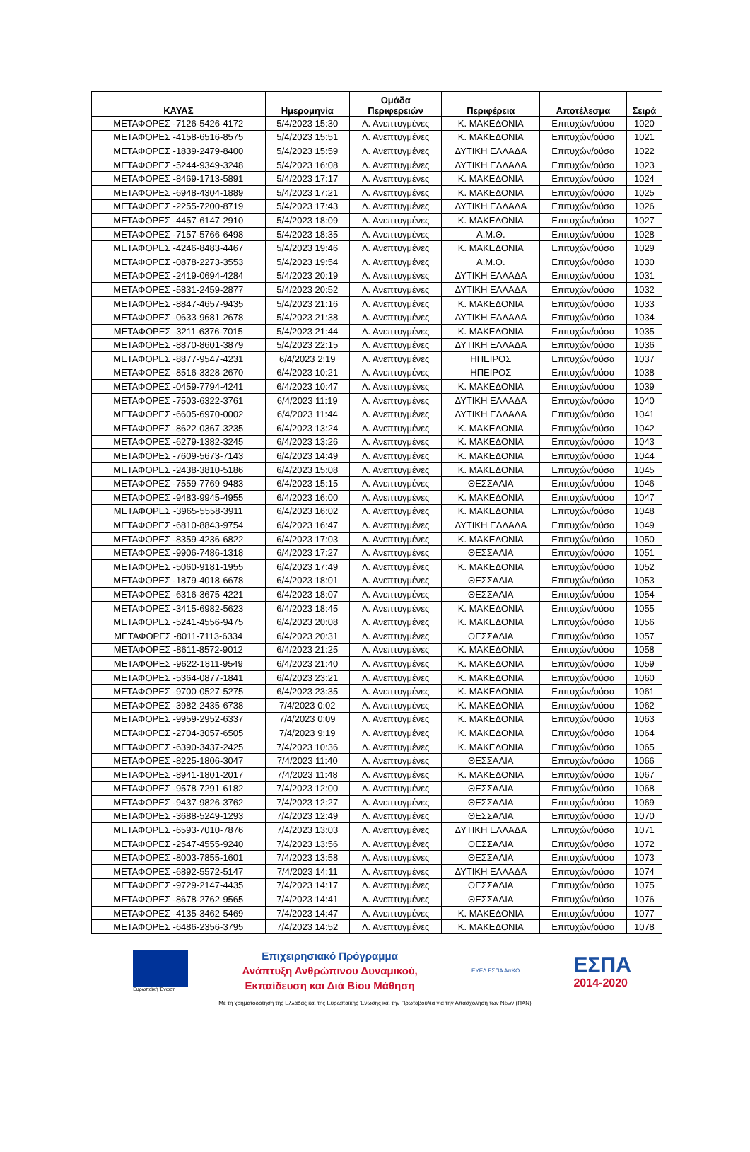| ΚΑΥΑΣ | Ημερομηνία | Ομάδα Περιφερειών | Περιφέρεια | Αποτέλεσμα | Σειρά |
| --- | --- | --- | --- | --- | --- |
| ΜΕΤΑΦΟΡΕΣ -7126-5426-4172 | 5/4/2023 15:30 | Λ. Ανεπτυγμένες | Κ. ΜΑΚΕΔΟΝΙΑ | Επιτυχών/ούσα | 1020 |
| ΜΕΤΑΦΟΡΕΣ -4158-6516-8575 | 5/4/2023 15:51 | Λ. Ανεπτυγμένες | Κ. ΜΑΚΕΔΟΝΙΑ | Επιτυχών/ούσα | 1021 |
| ΜΕΤΑΦΟΡΕΣ -1839-2479-8400 | 5/4/2023 15:59 | Λ. Ανεπτυγμένες | ΔΥΤΙΚΗ ΕΛΛΑΔΑ | Επιτυχών/ούσα | 1022 |
| ΜΕΤΑΦΟΡΕΣ -5244-9349-3248 | 5/4/2023 16:08 | Λ. Ανεπτυγμένες | ΔΥΤΙΚΗ ΕΛΛΑΔΑ | Επιτυχών/ούσα | 1023 |
| ΜΕΤΑΦΟΡΕΣ -8469-1713-5891 | 5/4/2023 17:17 | Λ. Ανεπτυγμένες | Κ. ΜΑΚΕΔΟΝΙΑ | Επιτυχών/ούσα | 1024 |
| ΜΕΤΑΦΟΡΕΣ -6948-4304-1889 | 5/4/2023 17:21 | Λ. Ανεπτυγμένες | Κ. ΜΑΚΕΔΟΝΙΑ | Επιτυχών/ούσα | 1025 |
| ΜΕΤΑΦΟΡΕΣ -2255-7200-8719 | 5/4/2023 17:43 | Λ. Ανεπτυγμένες | ΔΥΤΙΚΗ ΕΛΛΑΔΑ | Επιτυχών/ούσα | 1026 |
| ΜΕΤΑΦΟΡΕΣ -4457-6147-2910 | 5/4/2023 18:09 | Λ. Ανεπτυγμένες | Κ. ΜΑΚΕΔΟΝΙΑ | Επιτυχών/ούσα | 1027 |
| ΜΕΤΑΦΟΡΕΣ -7157-5766-6498 | 5/4/2023 18:35 | Λ. Ανεπτυγμένες | Α.Μ.Θ. | Επιτυχών/ούσα | 1028 |
| ΜΕΤΑΦΟΡΕΣ -4246-8483-4467 | 5/4/2023 19:46 | Λ. Ανεπτυγμένες | Κ. ΜΑΚΕΔΟΝΙΑ | Επιτυχών/ούσα | 1029 |
| ΜΕΤΑΦΟΡΕΣ -0878-2273-3553 | 5/4/2023 19:54 | Λ. Ανεπτυγμένες | Α.Μ.Θ. | Επιτυχών/ούσα | 1030 |
| ΜΕΤΑΦΟΡΕΣ -2419-0694-4284 | 5/4/2023 20:19 | Λ. Ανεπτυγμένες | ΔΥΤΙΚΗ ΕΛΛΑΔΑ | Επιτυχών/ούσα | 1031 |
| ΜΕΤΑΦΟΡΕΣ -5831-2459-2877 | 5/4/2023 20:52 | Λ. Ανεπτυγμένες | ΔΥΤΙΚΗ ΕΛΛΑΔΑ | Επιτυχών/ούσα | 1032 |
| ΜΕΤΑΦΟΡΕΣ -8847-4657-9435 | 5/4/2023 21:16 | Λ. Ανεπτυγμένες | Κ. ΜΑΚΕΔΟΝΙΑ | Επιτυχών/ούσα | 1033 |
| ΜΕΤΑΦΟΡΕΣ -0633-9681-2678 | 5/4/2023 21:38 | Λ. Ανεπτυγμένες | ΔΥΤΙΚΗ ΕΛΛΑΔΑ | Επιτυχών/ούσα | 1034 |
| ΜΕΤΑΦΟΡΕΣ -3211-6376-7015 | 5/4/2023 21:44 | Λ. Ανεπτυγμένες | Κ. ΜΑΚΕΔΟΝΙΑ | Επιτυχών/ούσα | 1035 |
| ΜΕΤΑΦΟΡΕΣ -8870-8601-3879 | 5/4/2023 22:15 | Λ. Ανεπτυγμένες | ΔΥΤΙΚΗ ΕΛΛΑΔΑ | Επιτυχών/ούσα | 1036 |
| ΜΕΤΑΦΟΡΕΣ -8877-9547-4231 | 6/4/2023 2:19 | Λ. Ανεπτυγμένες | ΗΠΕΙΡΟΣ | Επιτυχών/ούσα | 1037 |
| ΜΕΤΑΦΟΡΕΣ -8516-3328-2670 | 6/4/2023 10:21 | Λ. Ανεπτυγμένες | ΗΠΕΙΡΟΣ | Επιτυχών/ούσα | 1038 |
| ΜΕΤΑΦΟΡΕΣ -0459-7794-4241 | 6/4/2023 10:47 | Λ. Ανεπτυγμένες | Κ. ΜΑΚΕΔΟΝΙΑ | Επιτυχών/ούσα | 1039 |
| ΜΕΤΑΦΟΡΕΣ -7503-6322-3761 | 6/4/2023 11:19 | Λ. Ανεπτυγμένες | ΔΥΤΙΚΗ ΕΛΛΑΔΑ | Επιτυχών/ούσα | 1040 |
| ΜΕΤΑΦΟΡΕΣ -6605-6970-0002 | 6/4/2023 11:44 | Λ. Ανεπτυγμένες | ΔΥΤΙΚΗ ΕΛΛΑΔΑ | Επιτυχών/ούσα | 1041 |
| ΜΕΤΑΦΟΡΕΣ -8622-0367-3235 | 6/4/2023 13:24 | Λ. Ανεπτυγμένες | Κ. ΜΑΚΕΔΟΝΙΑ | Επιτυχών/ούσα | 1042 |
| ΜΕΤΑΦΟΡΕΣ -6279-1382-3245 | 6/4/2023 13:26 | Λ. Ανεπτυγμένες | Κ. ΜΑΚΕΔΟΝΙΑ | Επιτυχών/ούσα | 1043 |
| ΜΕΤΑΦΟΡΕΣ -7609-5673-7143 | 6/4/2023 14:49 | Λ. Ανεπτυγμένες | Κ. ΜΑΚΕΔΟΝΙΑ | Επιτυχών/ούσα | 1044 |
| ΜΕΤΑΦΟΡΕΣ -2438-3810-5186 | 6/4/2023 15:08 | Λ. Ανεπτυγμένες | Κ. ΜΑΚΕΔΟΝΙΑ | Επιτυχών/ούσα | 1045 |
| ΜΕΤΑΦΟΡΕΣ -7559-7769-9483 | 6/4/2023 15:15 | Λ. Ανεπτυγμένες | ΘΕΣΣΑΛΙΑ | Επιτυχών/ούσα | 1046 |
| ΜΕΤΑΦΟΡΕΣ -9483-9945-4955 | 6/4/2023 16:00 | Λ. Ανεπτυγμένες | Κ. ΜΑΚΕΔΟΝΙΑ | Επιτυχών/ούσα | 1047 |
| ΜΕΤΑΦΟΡΕΣ -3965-5558-3911 | 6/4/2023 16:02 | Λ. Ανεπτυγμένες | Κ. ΜΑΚΕΔΟΝΙΑ | Επιτυχών/ούσα | 1048 |
| ΜΕΤΑΦΟΡΕΣ -6810-8843-9754 | 6/4/2023 16:47 | Λ. Ανεπτυγμένες | ΔΥΤΙΚΗ ΕΛΛΑΔΑ | Επιτυχών/ούσα | 1049 |
| ΜΕΤΑΦΟΡΕΣ -8359-4236-6822 | 6/4/2023 17:03 | Λ. Ανεπτυγμένες | Κ. ΜΑΚΕΔΟΝΙΑ | Επιτυχών/ούσα | 1050 |
| ΜΕΤΑΦΟΡΕΣ -9906-7486-1318 | 6/4/2023 17:27 | Λ. Ανεπτυγμένες | ΘΕΣΣΑΛΙΑ | Επιτυχών/ούσα | 1051 |
| ΜΕΤΑΦΟΡΕΣ -5060-9181-1955 | 6/4/2023 17:49 | Λ. Ανεπτυγμένες | Κ. ΜΑΚΕΔΟΝΙΑ | Επιτυχών/ούσα | 1052 |
| ΜΕΤΑΦΟΡΕΣ -1879-4018-6678 | 6/4/2023 18:01 | Λ. Ανεπτυγμένες | ΘΕΣΣΑΛΙΑ | Επιτυχών/ούσα | 1053 |
| ΜΕΤΑΦΟΡΕΣ -6316-3675-4221 | 6/4/2023 18:07 | Λ. Ανεπτυγμένες | ΘΕΣΣΑΛΙΑ | Επιτυχών/ούσα | 1054 |
| ΜΕΤΑΦΟΡΕΣ -3415-6982-5623 | 6/4/2023 18:45 | Λ. Ανεπτυγμένες | Κ. ΜΑΚΕΔΟΝΙΑ | Επιτυχών/ούσα | 1055 |
| ΜΕΤΑΦΟΡΕΣ -5241-4556-9475 | 6/4/2023 20:08 | Λ. Ανεπτυγμένες | Κ. ΜΑΚΕΔΟΝΙΑ | Επιτυχών/ούσα | 1056 |
| ΜΕΤΑΦΟΡΕΣ -8011-7113-6334 | 6/4/2023 20:31 | Λ. Ανεπτυγμένες | ΘΕΣΣΑΛΙΑ | Επιτυχών/ούσα | 1057 |
| ΜΕΤΑΦΟΡΕΣ -8611-8572-9012 | 6/4/2023 21:25 | Λ. Ανεπτυγμένες | Κ. ΜΑΚΕΔΟΝΙΑ | Επιτυχών/ούσα | 1058 |
| ΜΕΤΑΦΟΡΕΣ -9622-1811-9549 | 6/4/2023 21:40 | Λ. Ανεπτυγμένες | Κ. ΜΑΚΕΔΟΝΙΑ | Επιτυχών/ούσα | 1059 |
| ΜΕΤΑΦΟΡΕΣ -5364-0877-1841 | 6/4/2023 23:21 | Λ. Ανεπτυγμένες | Κ. ΜΑΚΕΔΟΝΙΑ | Επιτυχών/ούσα | 1060 |
| ΜΕΤΑΦΟΡΕΣ -9700-0527-5275 | 6/4/2023 23:35 | Λ. Ανεπτυγμένες | Κ. ΜΑΚΕΔΟΝΙΑ | Επιτυχών/ούσα | 1061 |
| ΜΕΤΑΦΟΡΕΣ -3982-2435-6738 | 7/4/2023 0:02 | Λ. Ανεπτυγμένες | Κ. ΜΑΚΕΔΟΝΙΑ | Επιτυχών/ούσα | 1062 |
| ΜΕΤΑΦΟΡΕΣ -9959-2952-6337 | 7/4/2023 0:09 | Λ. Ανεπτυγμένες | Κ. ΜΑΚΕΔΟΝΙΑ | Επιτυχών/ούσα | 1063 |
| ΜΕΤΑΦΟΡΕΣ -2704-3057-6505 | 7/4/2023 9:19 | Λ. Ανεπτυγμένες | Κ. ΜΑΚΕΔΟΝΙΑ | Επιτυχών/ούσα | 1064 |
| ΜΕΤΑΦΟΡΕΣ -6390-3437-2425 | 7/4/2023 10:36 | Λ. Ανεπτυγμένες | Κ. ΜΑΚΕΔΟΝΙΑ | Επιτυχών/ούσα | 1065 |
| ΜΕΤΑΦΟΡΕΣ -8225-1806-3047 | 7/4/2023 11:40 | Λ. Ανεπτυγμένες | ΘΕΣΣΑΛΙΑ | Επιτυχών/ούσα | 1066 |
| ΜΕΤΑΦΟΡΕΣ -8941-1801-2017 | 7/4/2023 11:48 | Λ. Ανεπτυγμένες | Κ. ΜΑΚΕΔΟΝΙΑ | Επιτυχών/ούσα | 1067 |
| ΜΕΤΑΦΟΡΕΣ -9578-7291-6182 | 7/4/2023 12:00 | Λ. Ανεπτυγμένες | ΘΕΣΣΑΛΙΑ | Επιτυχών/ούσα | 1068 |
| ΜΕΤΑΦΟΡΕΣ -9437-9826-3762 | 7/4/2023 12:27 | Λ. Ανεπτυγμένες | ΘΕΣΣΑΛΙΑ | Επιτυχών/ούσα | 1069 |
| ΜΕΤΑΦΟΡΕΣ -3688-5249-1293 | 7/4/2023 12:49 | Λ. Ανεπτυγμένες | ΘΕΣΣΑΛΙΑ | Επιτυχών/ούσα | 1070 |
| ΜΕΤΑΦΟΡΕΣ -6593-7010-7876 | 7/4/2023 13:03 | Λ. Ανεπτυγμένες | ΔΥΤΙΚΗ ΕΛΛΑΔΑ | Επιτυχών/ούσα | 1071 |
| ΜΕΤΑΦΟΡΕΣ -2547-4555-9240 | 7/4/2023 13:56 | Λ. Ανεπτυγμένες | ΘΕΣΣΑΛΙΑ | Επιτυχών/ούσα | 1072 |
| ΜΕΤΑΦΟΡΕΣ -8003-7855-1601 | 7/4/2023 13:58 | Λ. Ανεπτυγμένες | ΘΕΣΣΑΛΙΑ | Επιτυχών/ούσα | 1073 |
| ΜΕΤΑΦΟΡΕΣ -6892-5572-5147 | 7/4/2023 14:11 | Λ. Ανεπτυγμένες | ΔΥΤΙΚΗ ΕΛΛΑΔΑ | Επιτυχών/ούσα | 1074 |
| ΜΕΤΑΦΟΡΕΣ -9729-2147-4435 | 7/4/2023 14:17 | Λ. Ανεπτυγμένες | ΘΕΣΣΑΛΙΑ | Επιτυχών/ούσα | 1075 |
| ΜΕΤΑΦΟΡΕΣ -8678-2762-9565 | 7/4/2023 14:41 | Λ. Ανεπτυγμένες | ΘΕΣΣΑΛΙΑ | Επιτυχών/ούσα | 1076 |
| ΜΕΤΑΦΟΡΕΣ -4135-3462-5469 | 7/4/2023 14:47 | Λ. Ανεπτυγμένες | Κ. ΜΑΚΕΔΟΝΙΑ | Επιτυχών/ούσα | 1077 |
| ΜΕΤΑΦΟΡΕΣ -6486-2356-3795 | 7/4/2023 14:52 | Λ. Ανεπτυγμένες | Κ. ΜΑΚΕΔΟΝΙΑ | Επιτυχών/ούσα | 1078 |
Ευρωπαϊκή Ένωση
Επιχειρησιακό Πρόγραμμα
Ανάπτυξη Ανθρώπινου Δυναμικού,
Εκπαίδευση και Διά Βίου Μάθηση
ΕΥΕΔ ΕΣΠΑ ΑπΚΟ
ΕΣΠΑ
2014-2020
Με τη χρηματοδότηση της Ελλάδας και της Ευρωπαϊκής Ένωσης και την Πρωτοβουλία για την Απασχόληση των Νέων (ΠΑΝ)